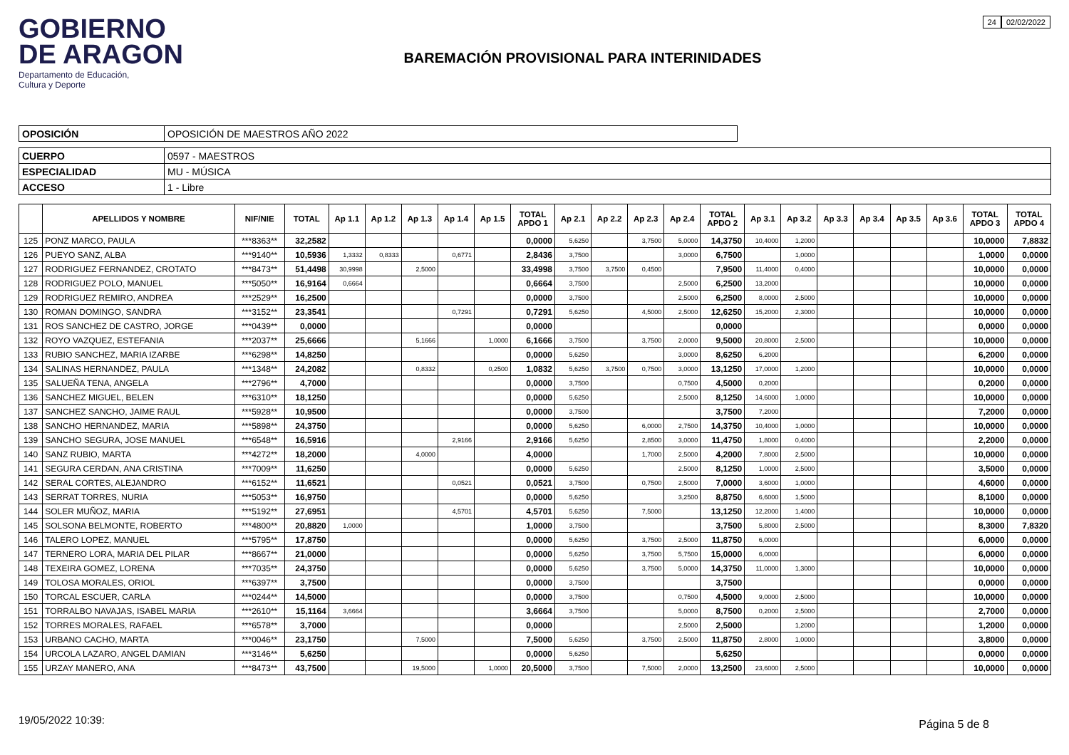GOBIERNO
DE ARAGON
Departamento de Educación,
Cultura y Deporte
BAREMACIÓN PROVISIONAL PARA INTERINIDADES
24 02/02/2022
| OPOSICIÓN | OPOSICIÓN DE MAESTROS AÑO 2022 |
| CUERPO | 0597 - MAESTROS |
| ESPECIALIDAD | MU - MÚSICA |
| ACCESO | 1 - Libre |
| | APELLIDOS Y NOMBRE | NIF/NIE | TOTAL | Ap 1.1 | Ap 1.2 | Ap 1.3 | Ap 1.4 | Ap 1.5 | TOTAL APDO 1 | Ap 2.1 | Ap 2.2 | Ap 2.3 | Ap 2.4 | TOTAL APDO 2 | Ap 3.1 | Ap 3.2 | Ap 3.3 | Ap 3.4 | Ap 3.5 | Ap 3.6 | TOTAL APDO 3 | TOTAL APDO 4 |
| --- | --- | --- | --- | --- | --- | --- | --- | --- | --- | --- | --- | --- | --- | --- | --- | --- | --- | --- | --- | --- | --- | --- |
| 125 | PONZ MARCO, PAULA | ***8363** | 32,2582 | | | | | | 0,0000 | 5,6250 | | 3,7500 | 5,0000 | 14,3750 | 10,4000 | 1,2000 | | | | | 10,0000 | 7,8832 |
| 126 | PUEYO SANZ, ALBA | ***9140** | 10,5936 | 1,3332 | 0,8333 | | 0,6771 | | 2,8436 | 3,7500 | | | 3,0000 | 6,7500 | | 1,0000 | | | | | 1,0000 | 0,0000 |
| 127 | RODRIGUEZ FERNANDEZ, CROTATO | ***8473** | 51,4498 | 30,9998 | | 2,5000 | | | 33,4998 | 3,7500 | 3,7500 | 0,4500 | | 7,9500 | 11,4000 | 0,4000 | | | | | 10,0000 | 0,0000 |
| 128 | RODRIGUEZ POLO, MANUEL | ***5050** | 16,9164 | 0,6664 | | | | | 0,6664 | 3,7500 | | | 2,5000 | 6,2500 | 13,2000 | | | | | | 10,0000 | 0,0000 |
| 129 | RODRIGUEZ REMIRO, ANDREA | ***2529** | 16,2500 | | | | | | 0,0000 | 3,7500 | | | 2,5000 | 6,2500 | 8,0000 | 2,5000 | | | | | 10,0000 | 0,0000 |
| 130 | ROMAN DOMINGO, SANDRA | ***3152** | 23,3541 | | | | 0,7291 | | 0,7291 | 5,6250 | | 4,5000 | 2,5000 | 12,6250 | 15,2000 | 2,3000 | | | | | 10,0000 | 0,0000 |
| 131 | ROS SANCHEZ DE CASTRO, JORGE | ***0439** | 0,0000 | | | | | | 0,0000 | | | | | 0,0000 | | | | | | | 0,0000 | 0,0000 |
| 132 | ROYO VAZQUEZ, ESTEFANIA | ***2037** | 25,6666 | | | 5,1666 | | 1,0000 | 6,1666 | 3,7500 | | 3,7500 | 2,0000 | 9,5000 | 20,8000 | 2,5000 | | | | | 10,0000 | 0,0000 |
| 133 | RUBIO SANCHEZ, MARIA IZARBE | ***6298** | 14,8250 | | | | | | 0,0000 | 5,6250 | | | 3,0000 | 8,6250 | 6,2000 | | | | | | 6,2000 | 0,0000 |
| 134 | SALINAS HERNANDEZ, PAULA | ***1348** | 24,2082 | | | 0,8332 | | 0,2500 | 1,0832 | 5,6250 | 3,7500 | 0,7500 | 3,0000 | 13,1250 | 17,0000 | 1,2000 | | | | | 10,0000 | 0,0000 |
| 135 | SALUEÑA TENA, ANGELA | ***2796** | 4,7000 | | | | | | 0,0000 | 3,7500 | | | 0,7500 | 4,5000 | 0,2000 | | | | | | 0,2000 | 0,0000 |
| 136 | SANCHEZ MIGUEL, BELEN | ***6310** | 18,1250 | | | | | | 0,0000 | 5,6250 | | | 2,5000 | 8,1250 | 14,6000 | 1,0000 | | | | | 10,0000 | 0,0000 |
| 137 | SANCHEZ SANCHO, JAIME RAUL | ***5928** | 10,9500 | | | | | | 0,0000 | 3,7500 | | | | 3,7500 | 7,2000 | | | | | | 7,2000 | 0,0000 |
| 138 | SANCHO HERNANDEZ, MARIA | ***5898** | 24,3750 | | | | | | 0,0000 | 5,6250 | | 6,0000 | 2,7500 | 14,3750 | 10,4000 | 1,0000 | | | | | 10,0000 | 0,0000 |
| 139 | SANCHO SEGURA, JOSE MANUEL | ***6548** | 16,5916 | | | | 2,9166 | | 2,9166 | 5,6250 | | 2,8500 | 3,0000 | 11,4750 | 1,8000 | 0,4000 | | | | | 2,2000 | 0,0000 |
| 140 | SANZ RUBIO, MARTA | ***4272** | 18,2000 | | | 4,0000 | | | 4,0000 | | | 1,7000 | 2,5000 | 4,2000 | 7,8000 | 2,5000 | | | | | 10,0000 | 0,0000 |
| 141 | SEGURA CERDAN, ANA CRISTINA | ***7009** | 11,6250 | | | | | | 0,0000 | 5,6250 | | | 2,5000 | 8,1250 | 1,0000 | 2,5000 | | | | | 3,5000 | 0,0000 |
| 142 | SERAL CORTES, ALEJANDRO | ***6152** | 11,6521 | | | | 0,0521 | | 0,0521 | 3,7500 | | 0,7500 | 2,5000 | 7,0000 | 3,6000 | 1,0000 | | | | | 4,6000 | 0,0000 |
| 143 | SERRAT TORRES, NURIA | ***5053** | 16,9750 | | | | | | 0,0000 | 5,6250 | | | 3,2500 | 8,8750 | 6,6000 | 1,5000 | | | | | 8,1000 | 0,0000 |
| 144 | SOLER MUÑOZ, MARIA | ***5192** | 27,6951 | | | | 4,5701 | | 4,5701 | 5,6250 | | 7,5000 | | 13,1250 | 12,2000 | 1,4000 | | | | | 10,0000 | 0,0000 |
| 145 | SOLSONA BELMONTE, ROBERTO | ***4800** | 20,8820 | 1,0000 | | | | | 1,0000 | 3,7500 | | | | 3,7500 | 5,8000 | 2,5000 | | | | | 8,3000 | 7,8320 |
| 146 | TALERO LOPEZ, MANUEL | ***5795** | 17,8750 | | | | | | 0,0000 | 5,6250 | | 3,7500 | 2,5000 | 11,8750 | 6,0000 | | | | | | 6,0000 | 0,0000 |
| 147 | TERNERO LORA, MARIA DEL PILAR | ***8667** | 21,0000 | | | | | | 0,0000 | 5,6250 | | 3,7500 | 5,7500 | 15,0000 | 6,0000 | | | | | | 6,0000 | 0,0000 |
| 148 | TEXEIRA GOMEZ, LORENA | ***7035** | 24,3750 | | | | | | 0,0000 | 5,6250 | | 3,7500 | 5,0000 | 14,3750 | 11,0000 | 1,3000 | | | | | 10,0000 | 0,0000 |
| 149 | TOLOSA MORALES, ORIOL | ***6397** | 3,7500 | | | | | | 0,0000 | 3,7500 | | | | 3,7500 | | | | | | | 0,0000 | 0,0000 |
| 150 | TORCAL ESCUER, CARLA | ***0244** | 14,5000 | | | | | | 0,0000 | 3,7500 | | | 0,7500 | 4,5000 | 9,0000 | 2,5000 | | | | | 10,0000 | 0,0000 |
| 151 | TORRALBO NAVAJAS, ISABEL MARIA | ***2610** | 15,1164 | 3,6664 | | | | | 3,6664 | 3,7500 | | | 5,0000 | 8,7500 | 0,2000 | 2,5000 | | | | | 2,7000 | 0,0000 |
| 152 | TORRES MORALES, RAFAEL | ***6578** | 3,7000 | | | | | | 0,0000 | | | | 2,5000 | 2,5000 | | 1,2000 | | | | | 1,2000 | 0,0000 |
| 153 | URBANO CACHO, MARTA | ***0046** | 23,1750 | | | 7,5000 | | | 7,5000 | 5,6250 | | 3,7500 | 2,5000 | 11,8750 | 2,8000 | 1,0000 | | | | | 3,8000 | 0,0000 |
| 154 | URCOLA LAZARO, ANGEL DAMIAN | ***3146** | 5,6250 | | | | | | 0,0000 | 5,6250 | | | | 5,6250 | | | | | | | 0,0000 | 0,0000 |
| 155 | URZAY MANERO, ANA | ***8473** | 43,7500 | | | 19,5000 | | 1,0000 | 20,5000 | 3,7500 | | 7,5000 | 2,0000 | 13,2500 | 23,6000 | 2,5000 | | | | | 10,0000 | 0,0000 |
19/05/2022 10:39: Página 5 de 8